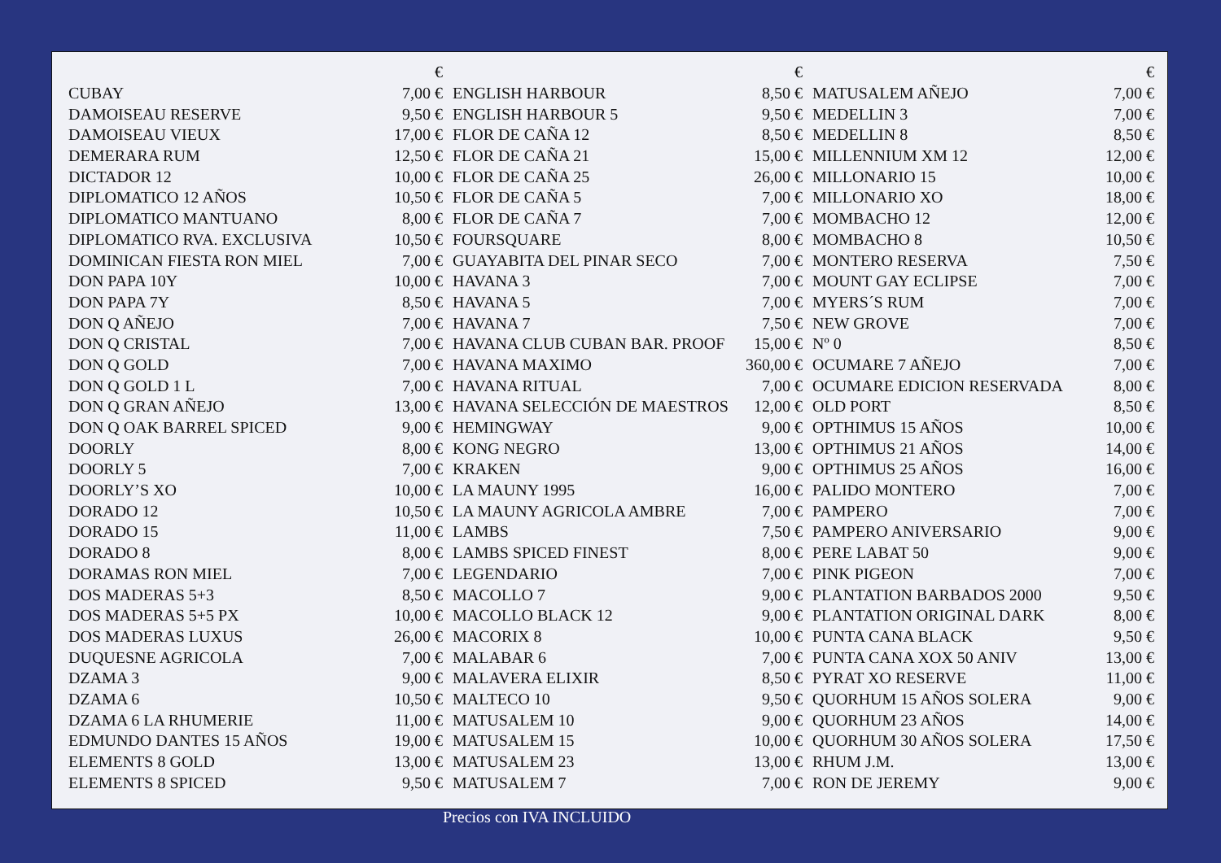| | € | | € | | € |
| --- | --- | --- | --- | --- | --- |
| CUBAY | 7,00 € | ENGLISH HARBOUR | 8,50 € | MATUSALEM AÑEJO | 7,00 € |
| DAMOISEAU RESERVE | 9,50 € | ENGLISH HARBOUR 5 | 9,50 € | MEDELLIN 3 | 7,00 € |
| DAMOISEAU VIEUX | 17,00 € | FLOR DE CAÑA 12 | 8,50 € | MEDELLIN 8 | 8,50 € |
| DEMERARA RUM | 12,50 € | FLOR DE CAÑA 21 | 15,00 € | MILLENNIUM XM 12 | 12,00 € |
| DICTADOR 12 | 10,00 € | FLOR DE CAÑA 25 | 26,00 € | MILLONARIO 15 | 10,00 € |
| DIPLOMATICO 12 AÑOS | 10,50 € | FLOR DE CAÑA 5 | 7,00 € | MILLONARIO XO | 18,00 € |
| DIPLOMATICO MANTUANO | 8,00 € | FLOR DE CAÑA 7 | 7,00 € | MOMBACHO 12 | 12,00 € |
| DIPLOMATICO RVA. EXCLUSIVA | 10,50 € | FOURSQUARE | 8,00 € | MOMBACHO 8 | 10,50 € |
| DOMINICAN FIESTA RON MIEL | 7,00 € | GUAYABITA DEL PINAR SECO | 7,00 € | MONTERO RESERVA | 7,50 € |
| DON PAPA 10Y | 10,00 € | HAVANA 3 | 7,00 € | MOUNT GAY ECLIPSE | 7,00 € |
| DON PAPA 7Y | 8,50 € | HAVANA 5 | 7,00 € | MYERS´S RUM | 7,00 € |
| DON Q AÑEJO | 7,00 € | HAVANA 7 | 7,50 € | NEW GROVE | 7,00 € |
| DON Q CRISTAL | 7,00 € | HAVANA CLUB CUBAN BAR. PROOF | 15,00 € | Nº 0 | 8,50 € |
| DON Q GOLD | 7,00 € | HAVANA MAXIMO | 360,00 € | OCUMARE 7 AÑEJO | 7,00 € |
| DON Q GOLD 1 L | 7,00 € | HAVANA RITUAL | 7,00 € | OCUMARE EDICION RESERVADA | 8,00 € |
| DON Q GRAN AÑEJO | 13,00 € | HAVANA SELECCIÓN DE MAESTROS | 12,00 € | OLD PORT | 8,50 € |
| DON Q OAK BARREL SPICED | 9,00 € | HEMINGWAY | 9,00 € | OPTHIMUS 15 AÑOS | 10,00 € |
| DOORLY | 8,00 € | KONG NEGRO | 13,00 € | OPTHIMUS 21 AÑOS | 14,00 € |
| DOORLY 5 | 7,00 € | KRAKEN | 9,00 € | OPTHIMUS 25 AÑOS | 16,00 € |
| DOORLY’S XO | 10,00 € | LA MAUNY 1995 | 16,00 € | PALIDO MONTERO | 7,00 € |
| DORADO 12 | 10,50 € | LA MAUNY AGRICOLA AMBRE | 7,00 € | PAMPERO | 7,00 € |
| DORADO 15 | 11,00 € | LAMBS | 7,50 € | PAMPERO ANIVERSARIO | 9,00 € |
| DORADO 8 | 8,00 € | LAMBS SPICED FINEST | 8,00 € | PERE LABAT 50 | 9,00 € |
| DORAMAS RON MIEL | 7,00 € | LEGENDARIO | 7,00 € | PINK PIGEON | 7,00 € |
| DOS MADERAS 5+3 | 8,50 € | MACOLLO 7 | 9,00 € | PLANTATION BARBADOS 2000 | 9,50 € |
| DOS MADERAS 5+5 PX | 10,00 € | MACOLLO BLACK 12 | 9,00 € | PLANTATION ORIGINAL DARK | 8,00 € |
| DOS MADERAS LUXUS | 26,00 € | MACORIX 8 | 10,00 € | PUNTA CANA BLACK | 9,50 € |
| DUQUESNE AGRICOLA | 7,00 € | MALABAR 6 | 7,00 € | PUNTA CANA XOX 50 ANIV | 13,00 € |
| DZAMA 3 | 9,00 € | MALAVERA ELIXIR | 8,50 € | PYRAT XO RESERVE | 11,00 € |
| DZAMA 6 | 10,50 € | MALTECO 10 | 9,50 € | QUORHUM 15 AÑOS SOLERA | 9,00 € |
| DZAMA 6 LA RHUMERIE | 11,00 € | MATUSALEM 10 | 9,00 € | QUORHUM 23 AÑOS | 14,00 € |
| EDMUNDO DANTES 15 AÑOS | 19,00 € | MATUSALEM 15 | 10,00 € | QUORHUM 30 AÑOS SOLERA | 17,50 € |
| ELEMENTS 8 GOLD | 13,00 € | MATUSALEM 23 | 13,00 € | RHUM J.M. | 13,00 € |
| ELEMENTS 8 SPICED | 9,50 € | MATUSALEM 7 | 7,00 € | RON DE JEREMY | 9,00 € |
Precios con IVA INCLUIDO